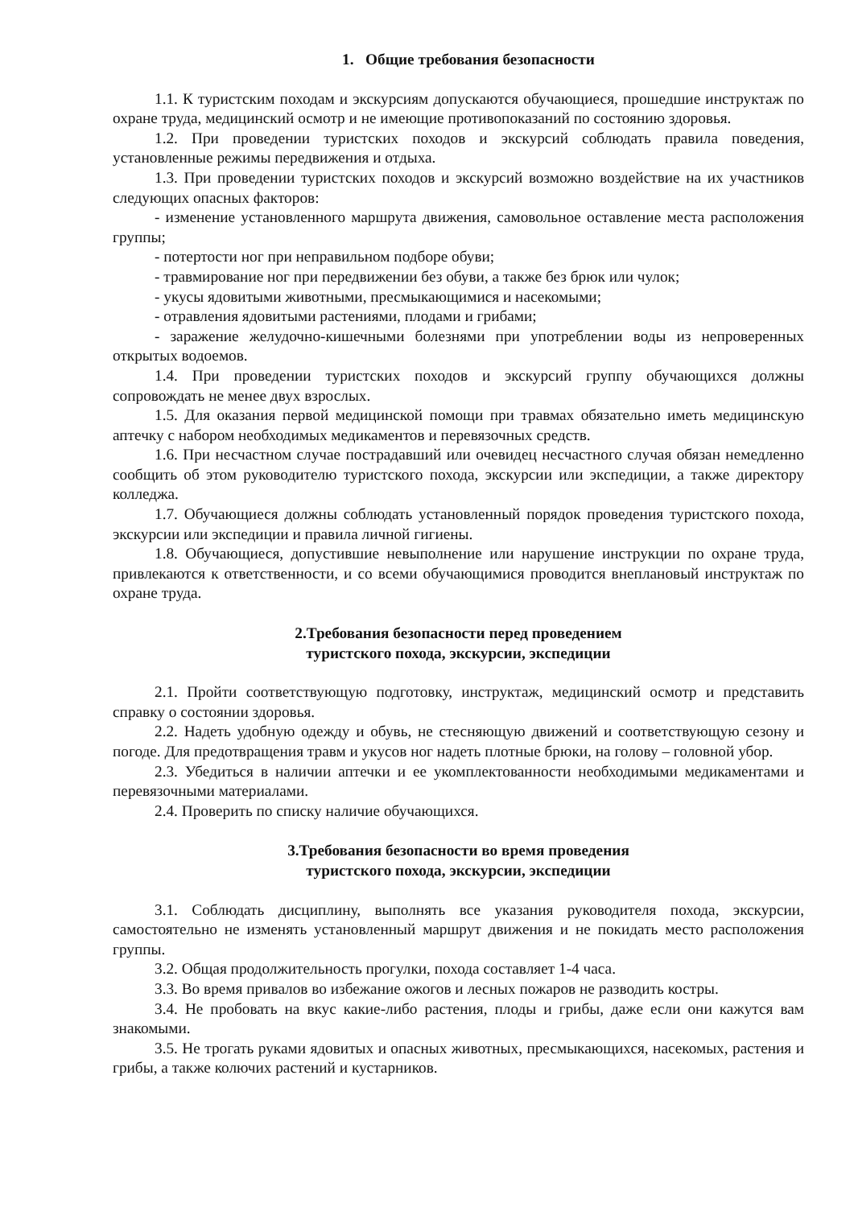1. Общие требования безопасности
1.1. К туристским походам и экскурсиям допускаются обучающиеся, прошедшие инструктаж по охране труда, медицинский осмотр и не имеющие противопоказаний по состоянию здоровья.
1.2. При проведении туристских походов и экскурсий соблюдать правила поведения, установленные режимы передвижения и отдыха.
1.3. При проведении туристских походов и экскурсий возможно воздействие на их участников следующих опасных факторов:
- изменение установленного маршрута движения, самовольное оставление места расположения группы;
- потертости ног при неправильном подборе обуви;
- травмирование ног при передвижении без обуви, а также без брюк или чулок;
- укусы ядовитыми животными, пресмыкающимися и насекомыми;
- отравления ядовитыми растениями, плодами и грибами;
- заражение желудочно-кишечными болезнями при употреблении воды из непроверенных открытых водоемов.
1.4. При проведении туристских походов и экскурсий группу обучающихся должны сопровождать не менее двух взрослых.
1.5. Для оказания первой медицинской помощи при травмах обязательно иметь медицинскую аптечку с набором необходимых медикаментов и перевязочных средств.
1.6. При несчастном случае пострадавший или очевидец несчастного случая обязан немедленно сообщить об этом руководителю туристского похода, экскурсии или экспедиции, а также директору колледжа.
1.7. Обучающиеся должны соблюдать установленный порядок проведения туристского похода, экскурсии или экспедиции и правила личной гигиены.
1.8. Обучающиеся, допустившие невыполнение или нарушение инструкции по охране труда, привлекаются к ответственности, и со всеми обучающимися проводится внеплановый инструктаж по охране труда.
2.Требования безопасности перед проведением
туристского похода, экскурсии, экспедиции
2.1. Пройти соответствующую подготовку, инструктаж, медицинский осмотр и представить справку о состоянии здоровья.
2.2. Надеть удобную одежду и обувь, не стесняющую движений и соответствующую сезону и погоде. Для предотвращения травм и укусов ног надеть плотные брюки, на голову – головной убор.
2.3. Убедиться в наличии аптечки и ее укомплектованности необходимыми медикаментами и перевязочными материалами.
2.4. Проверить по списку наличие обучающихся.
3.Требования безопасности во время проведения
туристского похода, экскурсии, экспедиции
3.1. Соблюдать дисциплину, выполнять все указания руководителя похода, экскурсии, самостоятельно не изменять установленный маршрут движения и не покидать место расположения группы.
3.2. Общая продолжительность прогулки, похода составляет 1-4 часа.
3.3. Во время привалов во избежание ожогов и лесных пожаров не разводить костры.
3.4. Не пробовать на вкус какие-либо растения, плоды и грибы, даже если они кажутся вам знакомыми.
3.5. Не трогать руками ядовитых и опасных животных, пресмыкающихся, насекомых, растения и грибы, а также колючих растений и кустарников.